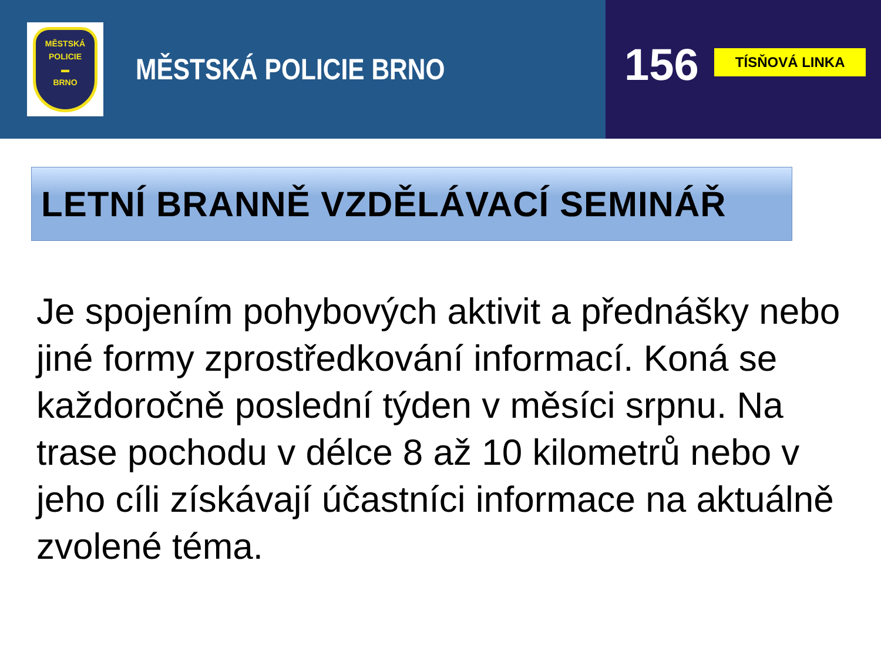MĚSTSKÁ
POLICIE
▬
BRNO
MĚSTSKÁ POLICIE BRNO
156
TÍSŇOVÁ LINKA
LETNÍ BRANNĚ VZDĚLÁVACÍ SEMINÁŘ
Je spojením pohybových aktivit a přednášky nebo jiné formy zprostředkování informací. Koná se každoročně poslední týden v měsíci srpnu. Na trase pochodu v délce 8 až 10 kilometrů nebo v jeho cíli získávají účastníci informace na aktuálně zvolené téma.